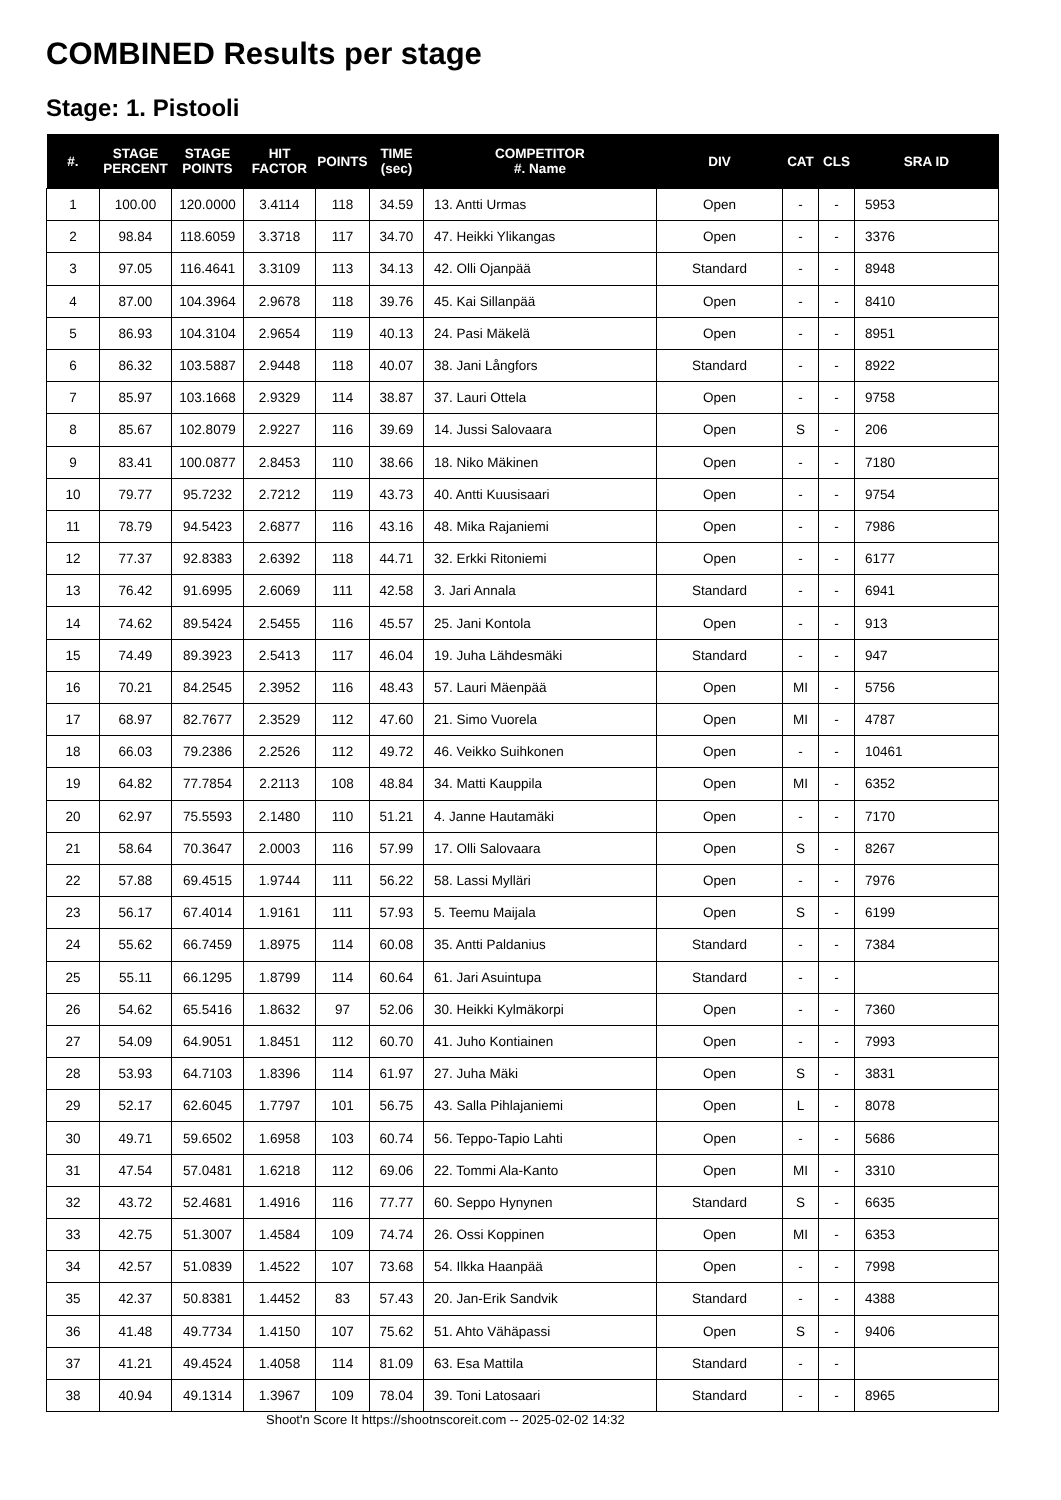COMBINED Results per stage
Stage: 1. Pistooli
| #. | STAGE PERCENT | STAGE POINTS | HIT FACTOR | POINTS | TIME (sec) | COMPETITOR #. Name | DIV | CAT | CLS | SRA ID |
| --- | --- | --- | --- | --- | --- | --- | --- | --- | --- | --- |
| 1 | 100.00 | 120.0000 | 3.4114 | 118 | 34.59 | 13. Antti Urmas | Open | - | - | 5953 |
| 2 | 98.84 | 118.6059 | 3.3718 | 117 | 34.70 | 47. Heikki Ylikangas | Open | - | - | 3376 |
| 3 | 97.05 | 116.4641 | 3.3109 | 113 | 34.13 | 42. Olli Ojanpää | Standard | - | - | 8948 |
| 4 | 87.00 | 104.3964 | 2.9678 | 118 | 39.76 | 45. Kai Sillanpää | Open | - | - | 8410 |
| 5 | 86.93 | 104.3104 | 2.9654 | 119 | 40.13 | 24. Pasi Mäkelä | Open | - | - | 8951 |
| 6 | 86.32 | 103.5887 | 2.9448 | 118 | 40.07 | 38. Jani Långfors | Standard | - | - | 8922 |
| 7 | 85.97 | 103.1668 | 2.9329 | 114 | 38.87 | 37. Lauri Ottela | Open | - | - | 9758 |
| 8 | 85.67 | 102.8079 | 2.9227 | 116 | 39.69 | 14. Jussi Salovaara | Open | S | - | 206 |
| 9 | 83.41 | 100.0877 | 2.8453 | 110 | 38.66 | 18. Niko Mäkinen | Open | - | - | 7180 |
| 10 | 79.77 | 95.7232 | 2.7212 | 119 | 43.73 | 40. Antti Kuusisaari | Open | - | - | 9754 |
| 11 | 78.79 | 94.5423 | 2.6877 | 116 | 43.16 | 48. Mika Rajaniemi | Open | - | - | 7986 |
| 12 | 77.37 | 92.8383 | 2.6392 | 118 | 44.71 | 32. Erkki Ritoniemi | Open | - | - | 6177 |
| 13 | 76.42 | 91.6995 | 2.6069 | 111 | 42.58 | 3. Jari Annala | Standard | - | - | 6941 |
| 14 | 74.62 | 89.5424 | 2.5455 | 116 | 45.57 | 25. Jani Kontola | Open | - | - | 913 |
| 15 | 74.49 | 89.3923 | 2.5413 | 117 | 46.04 | 19. Juha Lähdesmäki | Standard | - | - | 947 |
| 16 | 70.21 | 84.2545 | 2.3952 | 116 | 48.43 | 57. Lauri Mäenpää | Open | MI | - | 5756 |
| 17 | 68.97 | 82.7677 | 2.3529 | 112 | 47.60 | 21. Simo Vuorela | Open | MI | - | 4787 |
| 18 | 66.03 | 79.2386 | 2.2526 | 112 | 49.72 | 46. Veikko Suihkonen | Open | - | - | 10461 |
| 19 | 64.82 | 77.7854 | 2.2113 | 108 | 48.84 | 34. Matti Kauppila | Open | MI | - | 6352 |
| 20 | 62.97 | 75.5593 | 2.1480 | 110 | 51.21 | 4. Janne Hautamäki | Open | - | - | 7170 |
| 21 | 58.64 | 70.3647 | 2.0003 | 116 | 57.99 | 17. Olli Salovaara | Open | S | - | 8267 |
| 22 | 57.88 | 69.4515 | 1.9744 | 111 | 56.22 | 58. Lassi Mylläri | Open | - | - | 7976 |
| 23 | 56.17 | 67.4014 | 1.9161 | 111 | 57.93 | 5. Teemu Maijala | Open | S | - | 6199 |
| 24 | 55.62 | 66.7459 | 1.8975 | 114 | 60.08 | 35. Antti Paldanius | Standard | - | - | 7384 |
| 25 | 55.11 | 66.1295 | 1.8799 | 114 | 60.64 | 61. Jari Asuintupa | Standard | - | - | |
| 26 | 54.62 | 65.5416 | 1.8632 | 97 | 52.06 | 30. Heikki Kylmäkorpi | Open | - | - | 7360 |
| 27 | 54.09 | 64.9051 | 1.8451 | 112 | 60.70 | 41. Juho Kontiainen | Open | - | - | 7993 |
| 28 | 53.93 | 64.7103 | 1.8396 | 114 | 61.97 | 27. Juha Mäki | Open | S | - | 3831 |
| 29 | 52.17 | 62.6045 | 1.7797 | 101 | 56.75 | 43. Salla Pihlajaniemi | Open | L | - | 8078 |
| 30 | 49.71 | 59.6502 | 1.6958 | 103 | 60.74 | 56. Teppo-Tapio Lahti | Open | - | - | 5686 |
| 31 | 47.54 | 57.0481 | 1.6218 | 112 | 69.06 | 22. Tommi Ala-Kanto | Open | MI | - | 3310 |
| 32 | 43.72 | 52.4681 | 1.4916 | 116 | 77.77 | 60. Seppo Hynynen | Standard | S | - | 6635 |
| 33 | 42.75 | 51.3007 | 1.4584 | 109 | 74.74 | 26. Ossi Koppinen | Open | MI | - | 6353 |
| 34 | 42.57 | 51.0839 | 1.4522 | 107 | 73.68 | 54. Ilkka Haanpää | Open | - | - | 7998 |
| 35 | 42.37 | 50.8381 | 1.4452 | 83 | 57.43 | 20. Jan-Erik Sandvik | Standard | - | - | 4388 |
| 36 | 41.48 | 49.7734 | 1.4150 | 107 | 75.62 | 51. Ahto Vähäpassi | Open | S | - | 9406 |
| 37 | 41.21 | 49.4524 | 1.4058 | 114 | 81.09 | 63. Esa Mattila | Standard | - | - | |
| 38 | 40.94 | 49.1314 | 1.3967 | 109 | 78.04 | 39. Toni Latosaari | Standard | - | - | 8965 |
Shoot'n Score It https://shootnscoreit.com -- 2025-02-02 14:32